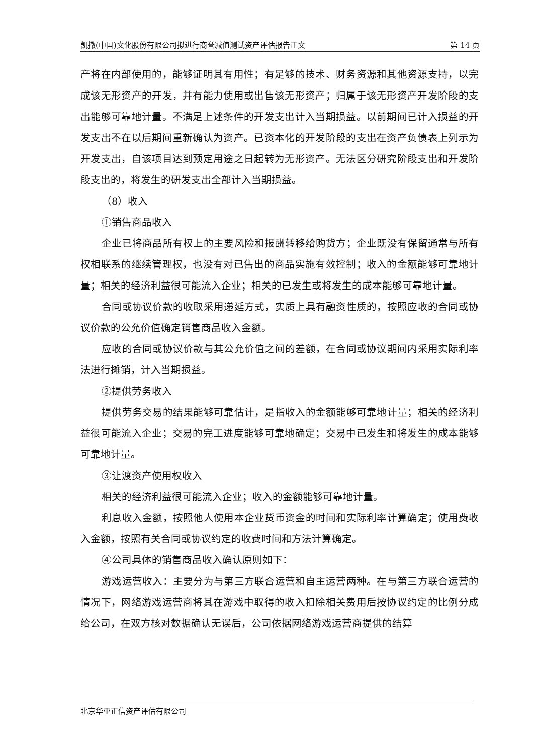凯撒(中国)文化股份有限公司拟进行商誉减值测试资产评估报告正文 第 14 页
产将在内部使用的，能够证明其有用性；有足够的技术、财务资源和其他资源支持，以完成该无形资产的开发，并有能力使用或出售该无形资产；归属于该无形资产开发阶段的支出能够可靠地计量。不满足上述条件的开发支出计入当期损益。以前期间已计入损益的开发支出不在以后期间重新确认为资产。已资本化的开发阶段的支出在资产负债表上列示为开发支出，自该项目达到预定用途之日起转为无形资产。无法区分研究阶段支出和开发阶段支出的，将发生的研发支出全部计入当期损益。
（8）收入
①销售商品收入
企业已将商品所有权上的主要风险和报酬转移给购货方；企业既没有保留通常与所有权相联系的继续管理权，也没有对已售出的商品实施有效控制；收入的金额能够可靠地计量；相关的经济利益很可能流入企业；相关的已发生或将发生的成本能够可靠地计量。
合同或协议价款的收取采用递延方式，实质上具有融资性质的，按照应收的合同或协议价款的公允价值确定销售商品收入金额。
应收的合同或协议价款与其公允价值之间的差额，在合同或协议期间内采用实际利率法进行摊销，计入当期损益。
②提供劳务收入
提供劳务交易的结果能够可靠估计，是指收入的金额能够可靠地计量；相关的经济利益很可能流入企业；交易的完工进度能够可靠地确定；交易中已发生和将发生的成本能够可靠地计量。
③让渡资产使用权收入
相关的经济利益很可能流入企业；收入的金额能够可靠地计量。
利息收入金额，按照他人使用本企业货币资金的时间和实际利率计算确定；使用费收入金额，按照有关合同或协议约定的收费时间和方法计算确定。
④公司具体的销售商品收入确认原则如下：
游戏运营收入：主要分为与第三方联合运营和自主运营两种。在与第三方联合运营的情况下，网络游戏运营商将其在游戏中取得的收入扣除相关费用后按协议约定的比例分成给公司，在双方核对数据确认无误后，公司依据网络游戏运营商提供的结算
北京华亚正信资产评估有限公司